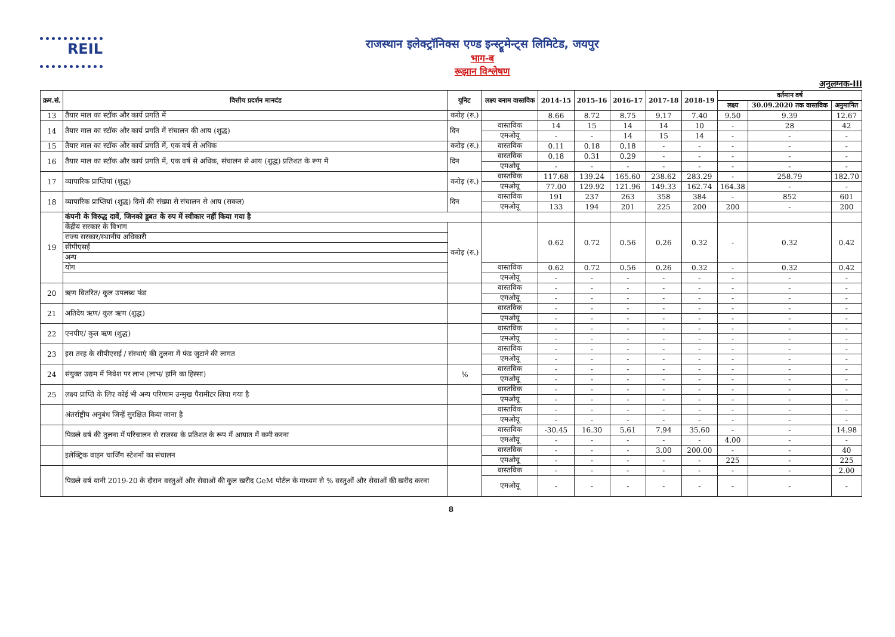REIL
राजस्थान इलेक्ट्रॉनिक्स एण्ड इन्स्ट्रूमेन्ट्स लिमिटेड, जयपुर
भाग-ब
रूझान विश्लेषण
अनुलग्नक-III
| क्रम.सं. | वित्तीय प्रदर्शन मानदंड | यूनिट | लक्ष्य बनाम वास्तविक | 2014-15 | 2015-16 | 2016-17 | 2017-18 | 2018-19 | वर्तमान वर्ष | | |
| --- | --- | --- | --- | --- | --- | --- | --- | --- | --- | --- | --- |
| | | | | | | | | | लक्ष्य | 30.09.2020 तक वास्तविक | अनुमानित |
| 13 | तैयार माल का स्टॉक और कार्य प्रगति में | करोड़ (रु.) | | 8.66 | 8.72 | 8.75 | 9.17 | 7.40 | 9.50 | 9.39 | 12.67 |
| 14 | तैयार माल का स्टॉक और कार्य प्रगति में संचालन की आय (शुद्ध) | दिन | वास्तविक | 14 | 15 | 14 | 14 | 10 | - | 28 | 42 |
| | | | एमओयू | - | - | 14 | 15 | 14 | - | - | - |
| 15 | तैयार माल का स्टॉक और कार्य प्रगति में, एक वर्ष से अधिक | करोड़ (रु.) | वास्तविक | 0.11 | 0.18 | 0.18 | - | - | - | - | - |
| 16 | तैयार माल का स्टॉक और कार्य प्रगति में, एक वर्ष से अधिक, संचालन से आय (शुद्ध) प्रतिशत के रूप में | दिन | वास्तविक | 0.18 | 0.31 | 0.29 | - | - | - | - | - |
| | | | एमओयू | - | - | - | - | - | - | - | - |
| 17 | व्यापारिक प्राप्तियां (शुद्ध) | करोड़ (रु.) | वास्तविक | 117.68 | 139.24 | 165.60 | 238.62 | 283.29 | - | 258.79 | 182.70 |
| | | | एमओयू | 77.00 | 129.92 | 121.96 | 149.33 | 162.74 | 164.38 | - | - |
| 18 | व्यापारिक प्राप्तियां (शुद्ध) दिनों की संख्या से संचालन से आय (सकल) | दिन | वास्तविक | 191 | 237 | 263 | 358 | 384 | - | 852 | 601 |
| | | | एमओयू | 133 | 194 | 201 | 225 | 200 | 200 | - | 200 |
| 19 | कंपनी के विरुद्ध दावें, जिनको डूबत के रुप में स्वीकार नहीं किया गया है | | | | | | | | | | |
| | केंद्रीय सरकार के विभाग | करोड़ (रु.) | | 0.62 | 0.72 | 0.56 | 0.26 | 0.32 | - | 0.32 | 0.42 |
| | राज्य सरकार/स्थानीय अधिकारी | | | | | | | | | | |
| | सीपीएसई | | | | | | | | | | |
| | अन्य | | | | | | | | | | |
| | योग | | वास्तविक | 0.62 | 0.72 | 0.56 | 0.26 | 0.32 | - | 0.32 | 0.42 |
| | | | एमओयू | - | - | - | - | - | - | - | - |
| 20 | ऋण वितरित/ कुल उपलब्ध फंड | | वास्तविक | - | - | - | - | - | - | - | - |
| | | | एमओयू | - | - | - | - | - | - | - | - |
| 21 | अतिदेय ऋण/ कुल ऋण (शुद्ध) | | वास्तविक | - | - | - | - | - | - | - | - |
| | | | एमओयू | - | - | - | - | - | - | - | - |
| 22 | एनपीए/ कुल ऋण (शुद्ध) | | वास्तविक | - | - | - | - | - | - | - | - |
| | | | एमओयू | - | - | - | - | - | - | - | - |
| 23 | इस तरह के सीपीएसई / संस्थाएं की तुलना में फंड जुटाने की लागत | | वास्तविक | - | - | - | - | - | - | - | - |
| | | | एमओयू | - | - | - | - | - | - | - | - |
| 24 | संयुक्त उद्यम में निवेश पर लाभ (लाभ/ हानि का हिस्सा) | % | वास्तविक | - | - | - | - | - | - | - | - |
| | | | एमओयू | - | - | - | - | - | - | - | - |
| 25 | लक्ष्य प्राप्ति के लिए कोई भी अन्य परिणाम उन्मुख पैरामीटर लिया गया है | | वास्तविक | - | - | - | - | - | - | - | - |
| | | | एमओयू | - | - | - | - | - | - | - | - |
| | अंतर्राष्ट्रीय अनुबंध जिन्हें सुरक्षित किया जाना है | | वास्तविक | - | - | - | - | - | - | - | - |
| | | | एमओयू | - | - | - | - | - | - | - | - |
| | पिछले वर्ष की तुलना में परिचालन से राजस्व के प्रतिशत के रूप में आयात में कमी करना | | वास्तविक | -30.45 | 16.30 | 5.61 | 7.94 | 35.60 | - | - | 14.98 |
| | | | एमओयू | - | - | - | - | - | 4.00 | - | - |
| | इलेक्ट्रिक वाहन चार्जिंग स्टेशनों का संचालन | | वास्तविक | - | - | - | 3.00 | 200.00 | - | - | 40 |
| | | | एमओयू | - | - | - | - | - | 225 | - | 225 |
| | पिछले वर्ष यानी 2019-20 के दौरान वस्तुओं और सेवाओं की कुल खरीद GeM पोर्टल के माध्यम से % वस्तुओं और सेवाओं की खरीद करना | | वास्तविक | - | - | - | - | - | - | - | 2.00 |
| | | | एमओयू | - | - | - | - | - | - | - | - |
8